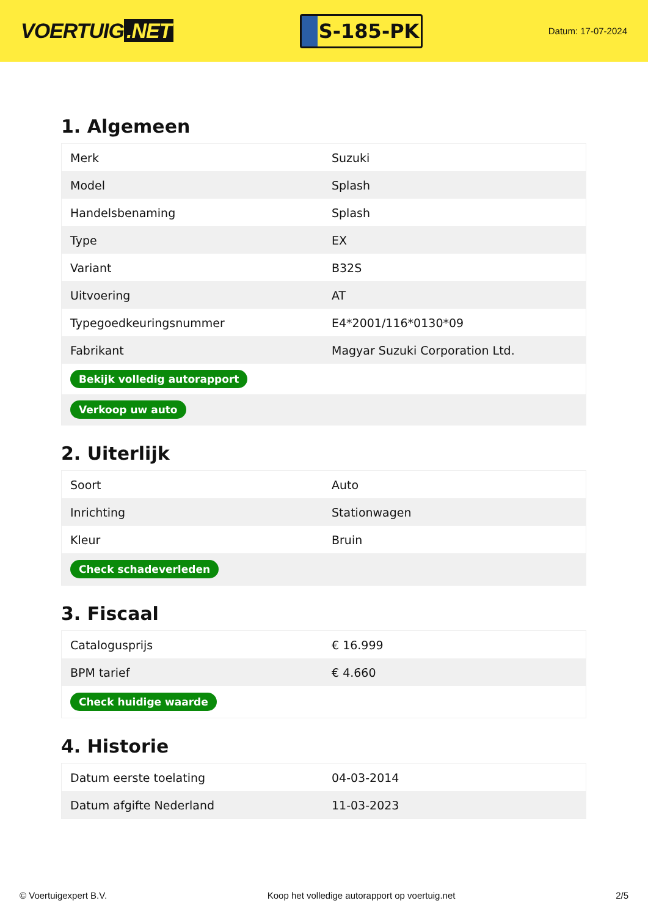VOERTUIG.NET
S-185-PK
Datum: 17-07-2024
1. Algemeen
| Merk | Suzuki |
| Model | Splash |
| Handelsbenaming | Splash |
| Type | EX |
| Variant | B32S |
| Uitvoering | AT |
| Typegoedkeuringsnummer | E4*2001/116*0130*09 |
| Fabrikant | Magyar Suzuki Corporation Ltd. |
| Bekijk volledig autorapport | |
| Verkoop uw auto | |
2. Uiterlijk
| Soort | Auto |
| Inrichting | Stationwagen |
| Kleur | Bruin |
| Check schadeverleden | |
3. Fiscaal
| Catalogusprijs | € 16.999 |
| BPM tarief | € 4.660 |
| Check huidige waarde | |
4. Historie
| Datum eerste toelating | 04-03-2014 |
| Datum afgifte Nederland | 11-03-2023 |
© Voertuigexpert B.V. Koop het volledige autorapport op voertuig.net 2/5